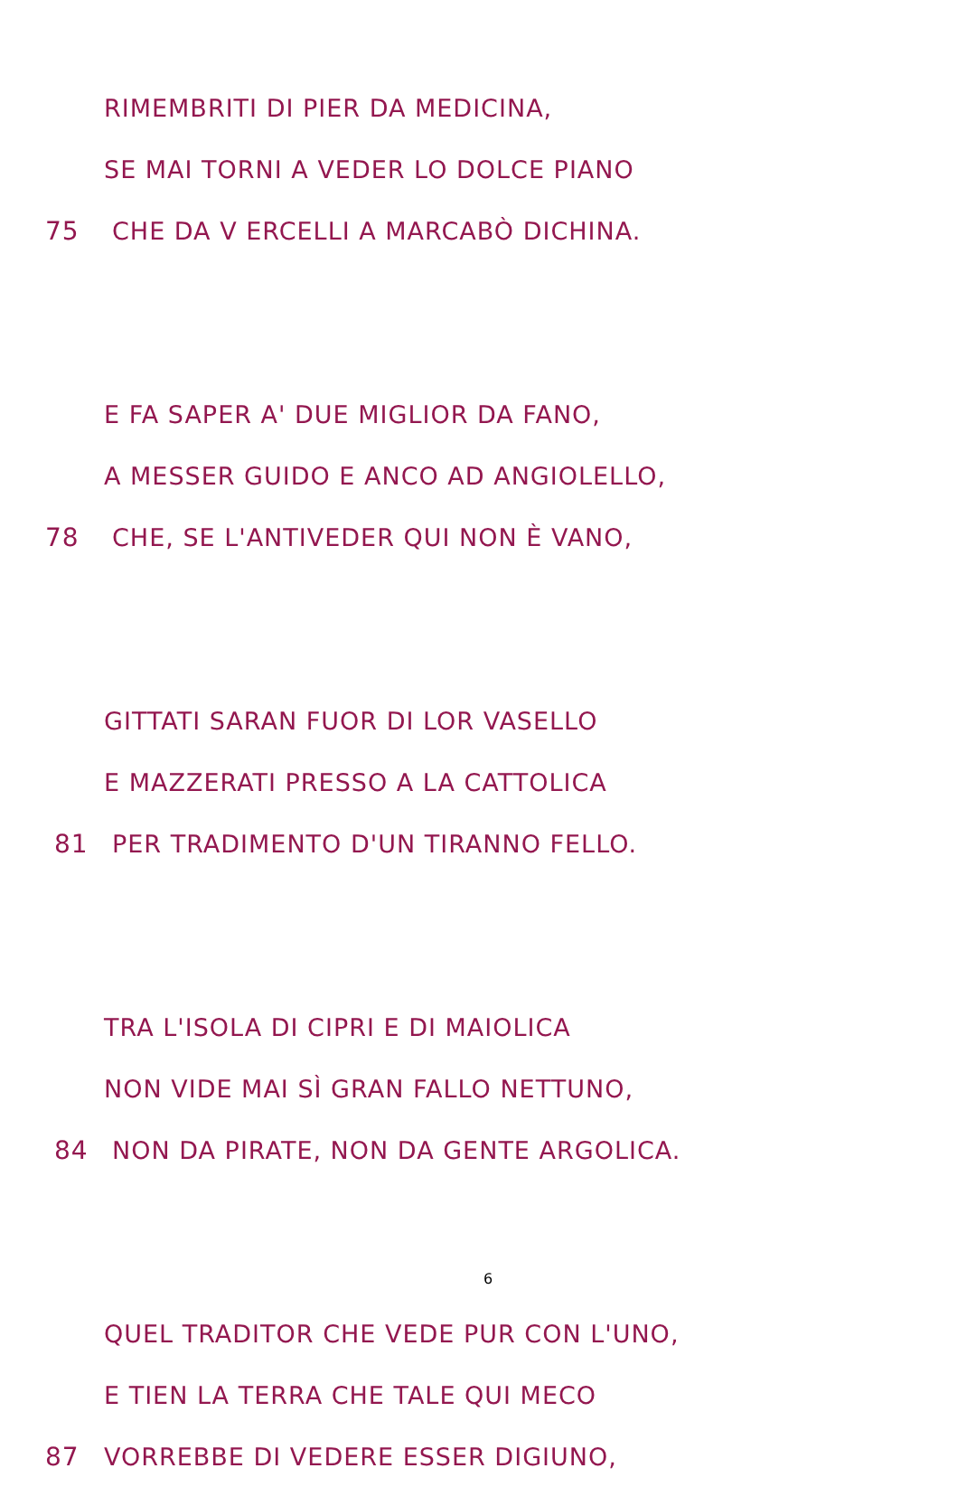RIMEMBRITI DI PIER DA MEDICINA,
SE MAI TORNI A VEDER LO DOLCE PIANO
75 CHE DA V ERCELLI A MARCABÒ DICHINA.
E FA SAPER A' DUE MIGLIOR DA FANO,
A MESSER GUIDO E ANCO AD ANGIOLELLO,
78 CHE, SE L'ANTIVEDER QUI NON È VANO,
GITTATI SARAN FUOR DI LOR VASELLO
E MAZZERATI PRESSO A LA CATTOLICA
81 PER TRADIMENTO D'UN TIRANNO FELLO.
TRA L'ISOLA DI CIPRI E DI MAIOLICA
NON VIDE MAI SÌ GRAN FALLO NETTUNO,
84 NON DA PIRATE, NON DA GENTE ARGOLICA.
QUEL TRADITOR CHE VEDE PUR CON L'UNO,
E TIEN LA TERRA CHE TALE QUI MECO
87 VORREBBE DI VEDERE ESSER DIGIUNO,
6